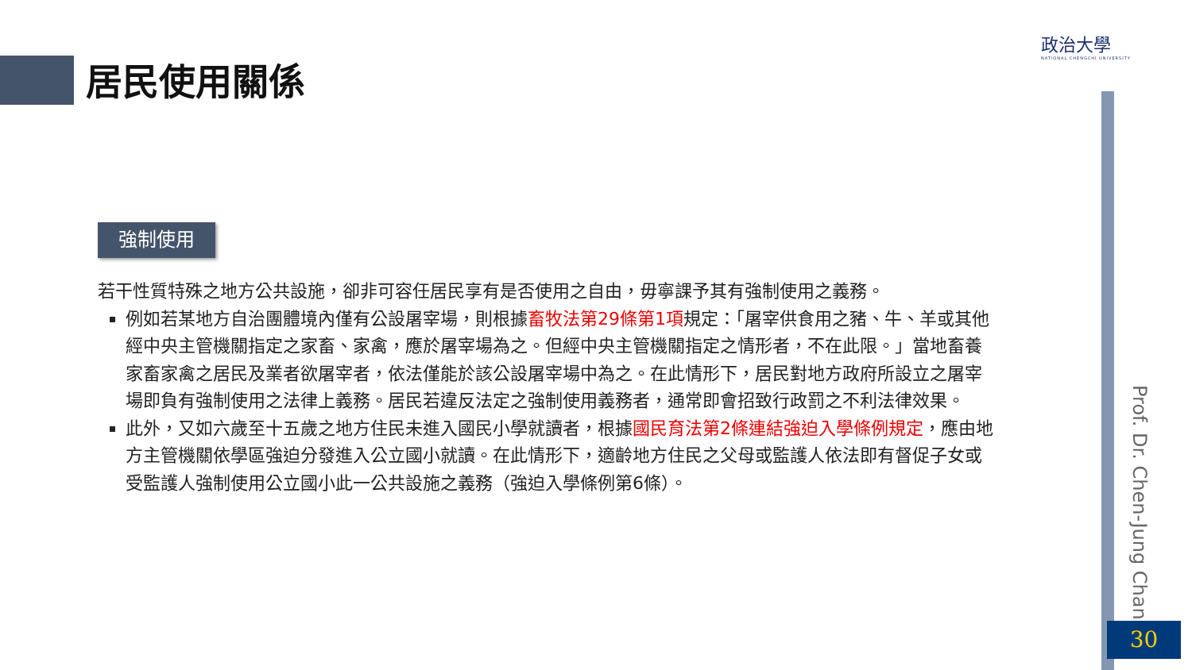居民使用關係
政治大學
NATIONAL CHENGCHI UNIVERSITY
Prof. Dr. Chen-Jung Chan
強制使用
若干性質特殊之地方公共設施，卻非可容任居民享有是否使用之自由，毋寧課予其有強制使用之義務。
例如若某地方自治團體境內僅有公設屠宰場，則根據畜牧法第29條第1項規定：「屠宰供食用之豬、牛、羊或其他經中央主管機關指定之家畜、家禽，應於屠宰場為之。但經中央主管機關指定之情形者，不在此限。」當地畜養家畜家禽之居民及業者欲屠宰者，依法僅能於該公設屠宰場中為之。在此情形下，居民對地方政府所設立之屠宰場即負有強制使用之法律上義務。居民若違反法定之強制使用義務者，通常即會招致行政罰之不利法律效果。
此外，又如六歲至十五歲之地方住民未進入國民小學就讀者，根據國民育法第2條連結強迫入學條例規定，應由地方主管機關依學區強迫分發進入公立國小就讀。在此情形下，適齡地方住民之父母或監護人依法即有督促子女或受監護人強制使用公立國小此一公共設施之義務（強迫入學條例第6條）。
30